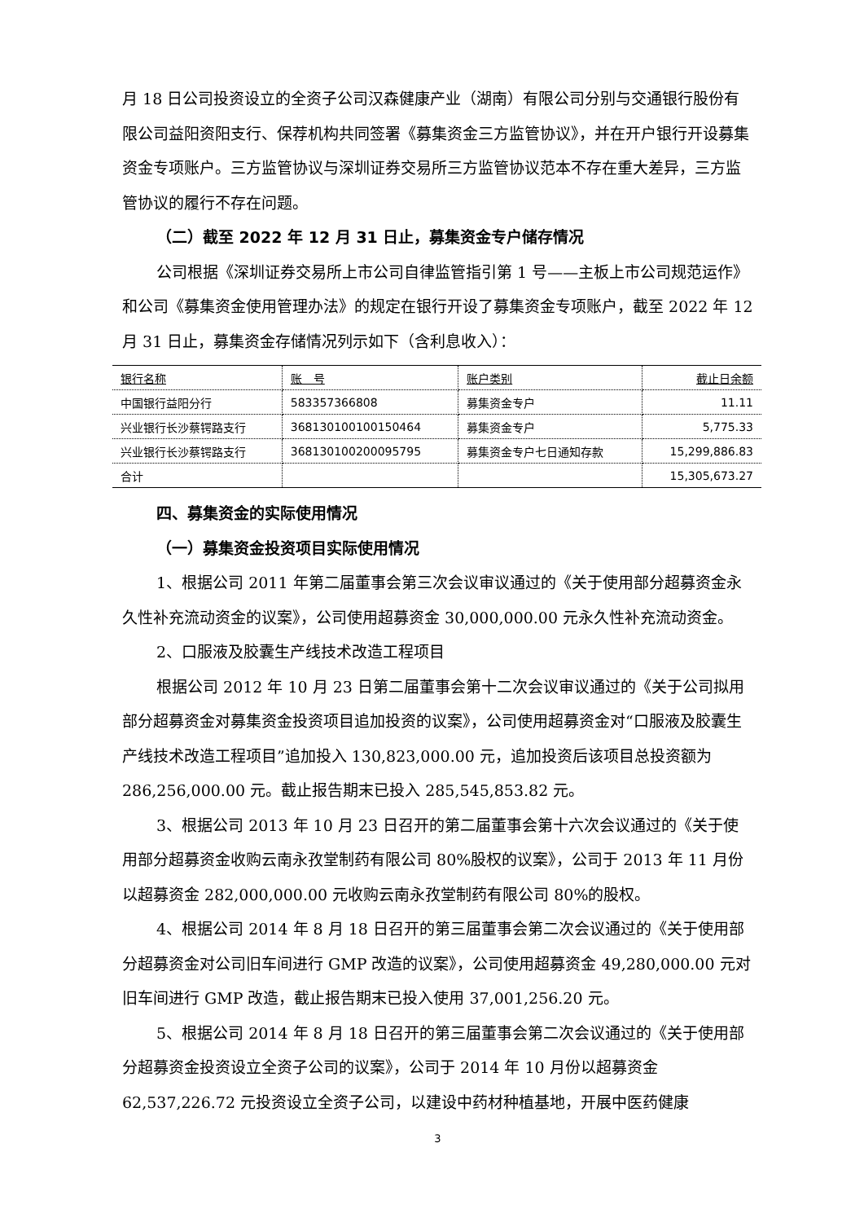月 18 日公司投资设立的全资子公司汉森健康产业（湖南）有限公司分别与交通银行股份有限公司益阳资阳支行、保荐机构共同签署《募集资金三方监管协议》，并在开户银行开设募集资金专项账户。三方监管协议与深圳证券交易所三方监管协议范本不存在重大差异，三方监管协议的履行不存在问题。
（二）截至 2022 年 12 月 31 日止，募集资金专户储存情况
公司根据《深圳证券交易所上市公司自律监管指引第 1 号——主板上市公司规范运作》和公司《募集资金使用管理办法》的规定在银行开设了募集资金专项账户，截至 2022 年 12 月 31 日止，募集资金存储情况列示如下（含利息收入）：
| 银行名称 | 账 号 | 账户类别 | 截止日余额 |
| 中国银行益阳分行 | 583357366808 | 募集资金专户 | 11.11 |
| 兴业银行长沙蔡锷路支行 | 368130100100150464 | 募集资金专户 | 5,775.33 |
| 兴业银行长沙蔡锷路支行 | 368130100200095795 | 募集资金专户七日通知存款 | 15,299,886.83 |
| 合计 | | | 15,305,673.27 |
四、募集资金的实际使用情况
（一）募集资金投资项目实际使用情况
1、根据公司 2011 年第二届董事会第三次会议审议通过的《关于使用部分超募资金永久性补充流动资金的议案》，公司使用超募资金 30,000,000.00 元永久性补充流动资金。
2、口服液及胶囊生产线技术改造工程项目
根据公司 2012 年 10 月 23 日第二届董事会第十二次会议审议通过的《关于公司拟用部分超募资金对募集资金投资项目追加投资的议案》，公司使用超募资金对“口服液及胶囊生产线技术改造工程项目”追加投入 130,823,000.00 元，追加投资后该项目总投资额为 286,256,000.00 元。截止报告期末已投入 285,545,853.82 元。
3、根据公司 2013 年 10 月 23 日召开的第二届董事会第十六次会议通过的《关于使用部分超募资金收购云南永孜堂制药有限公司 80%股权的议案》，公司于 2013 年 11 月份以超募资金 282,000,000.00 元收购云南永孜堂制药有限公司 80%的股权。
4、根据公司 2014 年 8 月 18 日召开的第三届董事会第二次会议通过的《关于使用部分超募资金对公司旧车间进行 GMP 改造的议案》，公司使用超募资金 49,280,000.00 元对旧车间进行 GMP 改造，截止报告期末已投入使用 37,001,256.20 元。
5、根据公司 2014 年 8 月 18 日召开的第三届董事会第二次会议通过的《关于使用部分超募资金投资设立全资子公司的议案》，公司于 2014 年 10 月份以超募资金 62,537,226.72 元投资设立全资子公司，以建设中药材种植基地，开展中医药健康
3